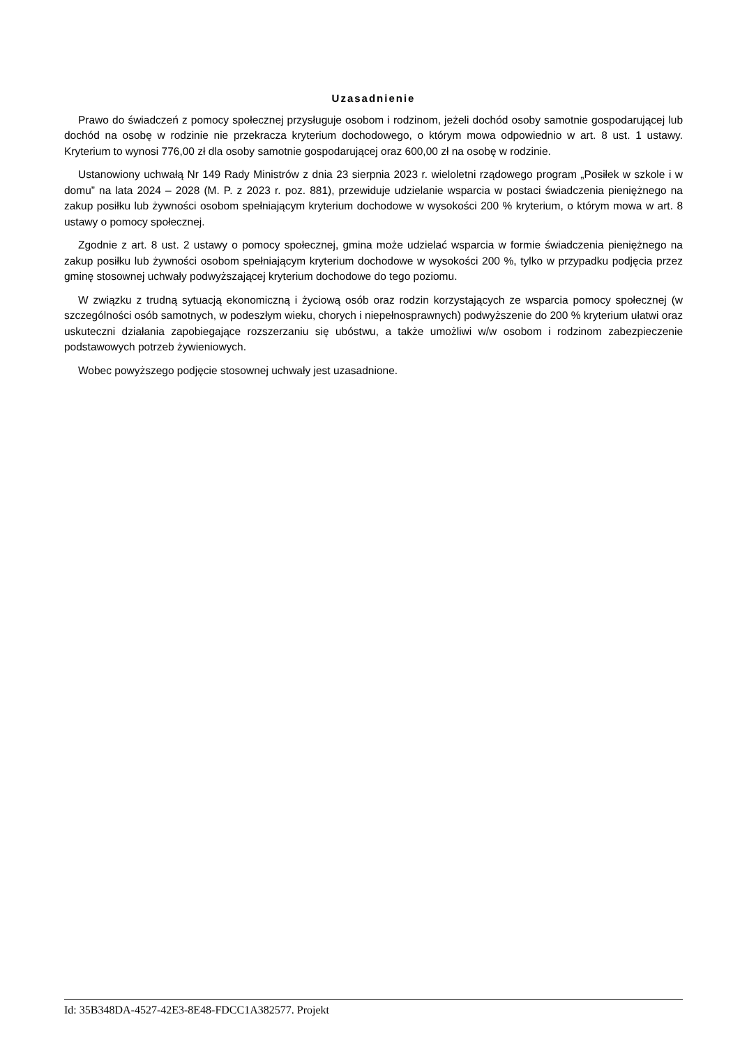Uzasadnienie
Prawo do świadczeń z pomocy społecznej przysługuje osobom i rodzinom, jeżeli dochód osoby samotnie gospodarującej lub dochód na osobę w rodzinie nie przekracza kryterium dochodowego, o którym mowa odpowiednio w art. 8 ust. 1 ustawy. Kryterium to wynosi 776,00 zł dla osoby samotnie gospodarującej oraz 600,00 zł na osobę w rodzinie.
Ustanowiony uchwałą Nr 149 Rady Ministrów z dnia 23 sierpnia 2023 r. wieloletni rządowego program „Posiłek w szkole i w domu” na lata 2024 – 2028 (M. P. z 2023 r. poz. 881), przewiduje udzielanie wsparcia w postaci świadczenia pieniężnego na zakup posiłku lub żywności osobom spełniającym kryterium dochodowe w wysokości 200 % kryterium, o którym mowa w art. 8 ustawy o pomocy społecznej.
Zgodnie z art. 8 ust. 2 ustawy o pomocy społecznej, gmina może udzielać wsparcia w formie świadczenia pieniężnego na zakup posiłku lub żywności osobom spełniającym kryterium dochodowe w wysokości 200 %, tylko w przypadku podjęcia przez gminę stosownej uchwały podwyższającej kryterium dochodowe do tego poziomu.
W związku z trudną sytuacją ekonomiczną i życiową osób oraz rodzin korzystających ze wsparcia pomocy społecznej (w szczególności osób samotnych, w podeszłym wieku, chorych i niepełnosprawnych) podwyższenie do 200 % kryterium ułatwi oraz uskuteczni działania zapobiegające rozszerzaniu się ubóstwu, a także umożliwi w/w osobom i rodzinom zabezpieczenie podstawowych potrzeb żywieniowych.
Wobec powyższego podjęcie stosownej uchwały jest uzasadnione.
Id: 35B348DA-4527-42E3-8E48-FDCC1A382577. Projekt